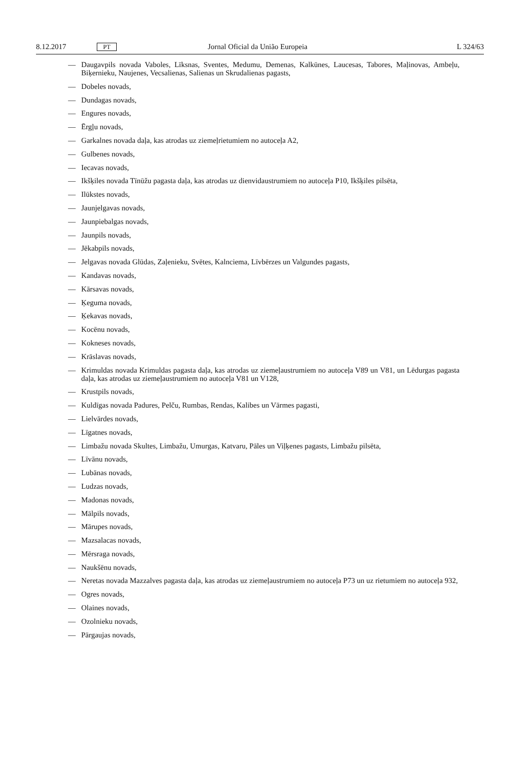8.12.2017 PT Jornal Oficial da União Europeia L 324/63
— Daugavpils novada Vaboles, Līksnas, Sventes, Medumu, Demenas, Kalkūnes, Laucesas, Tabores, Maļinovas, Ambeļu, Biķernieku, Naujenes, Vecsalienas, Salienas un Skrudalienas pagasts,
— Dobeles novads,
— Dundagas novads,
— Engures novads,
— Ērgļu novads,
— Garkalnes novada daļa, kas atrodas uz ziemeļrietumiem no autoceļa A2,
— Gulbenes novads,
— Iecavas novads,
— Ikšķiles novada Tīnūžu pagasta daļa, kas atrodas uz dienvidaustrumiem no autoceļa P10, Ikšķiles pilsēta,
— Ilūkstes novads,
— Jaunjelgavas novads,
— Jaunpiebalgas novads,
— Jaunpils novads,
— Jēkabpils novads,
— Jelgavas novada Glūdas, Zaļenieku, Svētes, Kalnciema, Līvbērzes un Valgundes pagasts,
— Kandavas novads,
— Kārsavas novads,
— Ķeguma novads,
— Ķekavas novads,
— Kocēnu novads,
— Kokneses novads,
— Krāslavas novads,
— Krimuldas novada Krimuldas pagasta daļa, kas atrodas uz ziemeļaustrumiem no autoceļa V89 un V81, un Lēdurgas pagasta daļa, kas atrodas uz ziemeļaustrumiem no autoceļa V81 un V128,
— Krustpils novads,
— Kuldīgas novada Padures, Pelču, Rumbas, Rendas, Kalibes un Vārmes pagasti,
— Lielvārdes novads,
— Līgatnes novads,
— Limbažu novada Skultes, Limbažu, Umurgas, Katvaru, Pāles un Viļķenes pagasts, Limbažu pilsēta,
— Līvānu novads,
— Lubānas novads,
— Ludzas novads,
— Madonas novads,
— Mālpils novads,
— Mārupes novads,
— Mazsalacas novads,
— Mērsraga novads,
— Naukšēnu novads,
— Neretas novada Mazzalves pagasta daļa, kas atrodas uz ziemeļaustrumiem no autoceļa P73 un uz rietumiem no autoceļa 932,
— Ogres novads,
— Olaines novads,
— Ozolnieku novads,
— Pārgaujas novads,